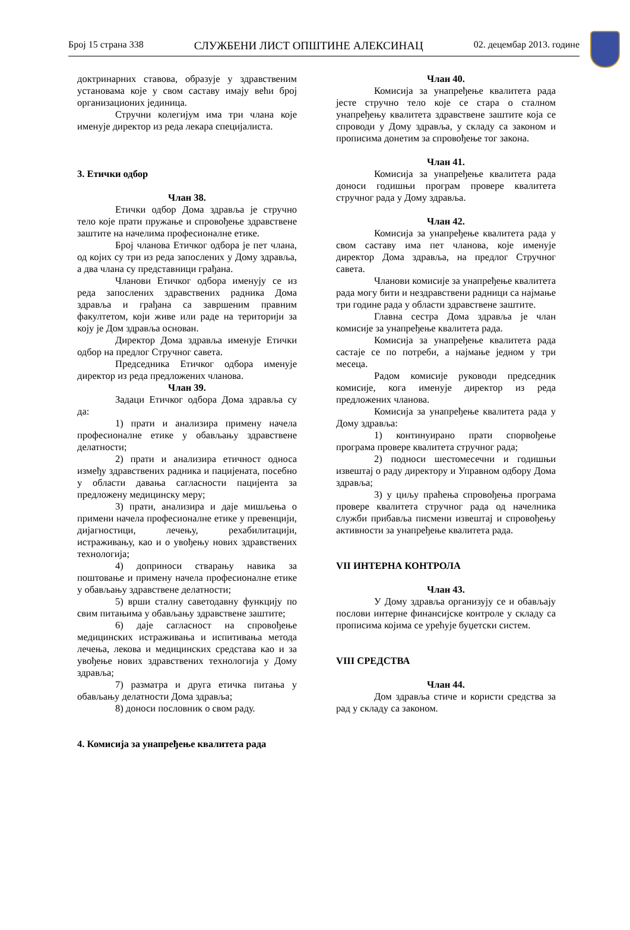Број 15 страна 338 СЛУЖБЕНИ ЛИСТ ОПШТИНЕ АЛЕКСИНАЦ 02. децембар 2013. године
доктринарних ставова, образује у здравственим установама које у свом саставу имају већи број организационих јединица.
Стручни колегијум има три члана које именује директор из реда лекара специјалиста.
3. Етички одбор
Члан 38.
Етички одбор Дома здравља је стручно тело које прати пружање и спровођење здравствене заштите на начелима професионалне етике.
Број чланова Етичког одбора је пет члана, од којих су три из реда запослених у Дому здравља, а два члана су представници грађана.
Чланови Етичког одбора именују се из реда запослених здравствених радника Дома здравља и грађана са завршеним правним факултетом, који живе или раде на територији за коју је Дом здравља основан.
Директор Дома здравља именује Етички одбор на предлог Стручног савета.
Председника Етичког одбора именује директор из реда предложених чланова.
Члан 39.
Задаци Етичког одбора Дома здравља су да:
1) прати и анализира примену начела професионалне етике у обављању здравствене делатности;
2) прати и анализира етичност односа између здравствених радника и пацијената, посебно у области давања сагласности пацијента за предложену медицинску меру;
3) прати, анализира и даје мишљења о примени начела професионалне етике у превенцији, дијагностици, лечењу, рехабилитацији, истраживању, као и о увођењу нових здравствених технологија;
4) доприноси стварању навика за поштовање и примену начела професионалне етике у обављању здравствене делатности;
5) врши сталну саветодавну функцију по свим питањима у обављању здравствене заштите;
6) даје сагласност на спровођење медицинских истраживања и испитивања метода лечења, лекова и медицинских средстава као и за увођење нових здравствених технологија у Дому здравља;
7) разматра и друга етичка питања у обављању делатности Дома здравља;
8) доноси пословник о свом раду.
4. Комисија за унапређење квалитета рада
Члан 40.
Комисија за унапређење квалитета рада јесте стручно тело које се стара о сталном унапређењу квалитета здравствене заштите која се спроводи у Дому здравља, у складу са законом и прописима донетим за спровођење тог закона.
Члан 41.
Комисија за унапређење квалитета рада доноси годишњи програм провере квалитета стручног рада у Дому здравља.
Члан 42.
Комисија за унапређење квалитета рада у свом саставу има пет чланова, које именује директор Дома здравља, на предлог Стручног савета.
Чланови комисије за унапређење квалитета рада могу бити и нездравствени радници са најмање три године рада у области здравствене заштите.
Главна сестра Дома здравља је члан комисије за унапређење квалитета рада.
Комисија за унапређење квалитета рада састаје се по потреби, а најмање једном у три месеца.
Радом комисије руководи председник комисије, кога именује директор из реда предложених чланова.
Комисија за унапређење квалитета рада у Дому здравља:
1) континуирано прати спорвођење програма провере квалитета стручног рада;
2) подноси шестомесечни и годишњи извештај о раду директору и Управном одбору Дома здравља;
3) у циљу праћења спровођења програма провере квалитета стручног рада од начелника служби прибавља писмени извештај и спровођењу активности за унапређење квалитета рада.
VII ИНТЕРНА КОНТРОЛА
Члан 43.
У Дому здравља организују се и обављају послови интерне финансијске контроле у складу са прописима којима се урећује буџетски систем.
VIII СРЕДСТВА
Члан 44.
Дом здравља стиче и користи средства за рад у складу са законом.